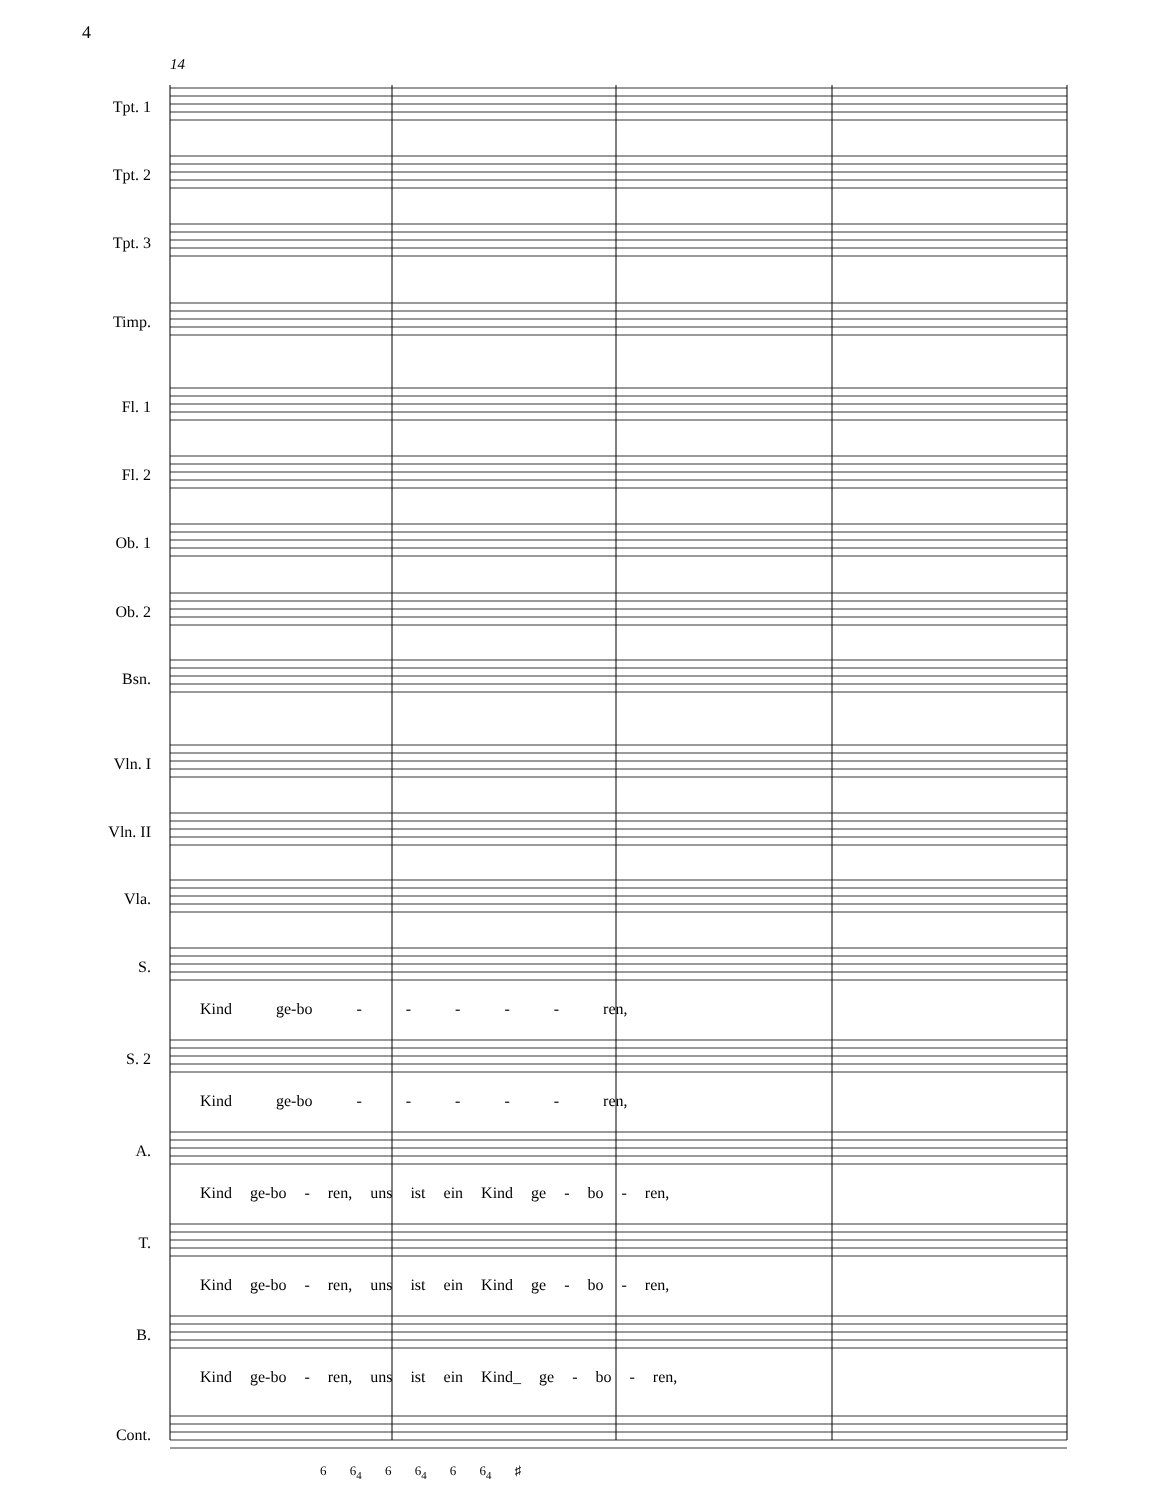4
14
Tpt. 1
Tpt. 2
Tpt. 3
Timp.
Fl. 1
Fl. 2
Ob. 1
Ob. 2
Bsn.
Vln. I
Vln. II
Vla.
S.
Kind ge-bo - - - - - ren,
S. 2
Kind ge-bo - - - - - ren,
A.
Kind ge-bo - ren, uns ist ein Kind ge - bo - ren,
T.
Kind ge-bo - ren, uns ist ein Kind ge - bo - ren,
B.
Kind ge-bo - ren, uns ist ein Kind_ ge - bo - ren,
Cont.
6 6<sub>4</sub> 6 6<sub>4</sub> 6 6<sub>4</sub> ♯